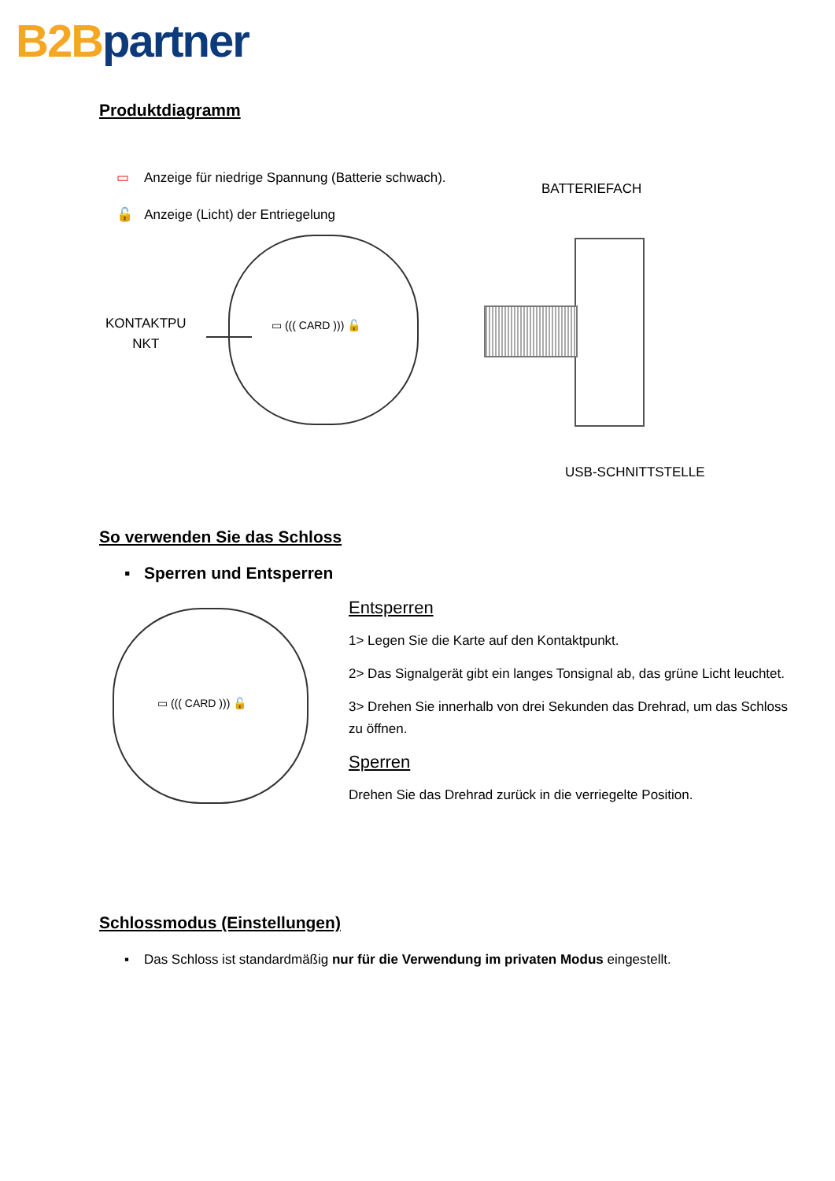B2B partner
Produktdiagramm
▭ Anzeige für niedrige Spannung (Batterie schwach).
🔓 Anzeige (Licht) der Entriegelung
BATTERIEFACH
KONTAKTPU
NKT
▭ ((( CARD ))) 🔓
USB-SCHNITTSTELLE
So verwenden Sie das Schloss
▪ Sperren und Entsperren
▭ ((( CARD ))) 🔓
Entsperren
1> Legen Sie die Karte auf den Kontaktpunkt.
2> Das Signalgerät gibt ein langes Tonsignal ab, das grüne Licht leuchtet.
3> Drehen Sie innerhalb von drei Sekunden das Drehrad, um das Schloss zu öffnen.
Sperren
Drehen Sie das Drehrad zurück in die verriegelte Position.
Schlossmodus (Einstellungen)
▪ Das Schloss ist standardmäßig nur für die Verwendung im privaten Modus eingestellt.